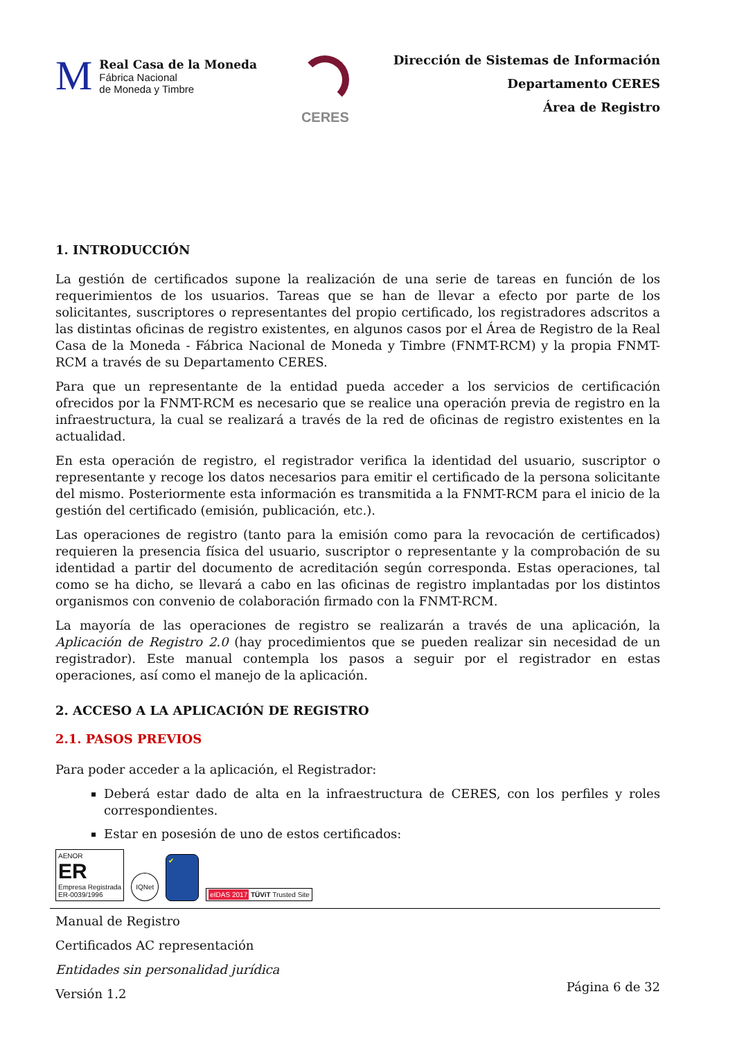M
Real Casa de la Moneda
Fábrica Nacional
de Moneda y Timbre
CERES
Dirección de Sistemas de Información
Departamento CERES
Área de Registro
1. INTRODUCCIÓN
La gestión de certificados supone la realización de una serie de tareas en función de los requerimientos de los usuarios. Tareas que se han de llevar a efecto por parte de los solicitantes, suscriptores o representantes del propio certificado, los registradores adscritos a las distintas oficinas de registro existentes, en algunos casos por el Área de Registro de la Real Casa de la Moneda - Fábrica Nacional de Moneda y Timbre (FNMT-RCM) y la propia FNMT-RCM a través de su Departamento CERES.
Para que un representante de la entidad pueda acceder a los servicios de certificación ofrecidos por la FNMT-RCM es necesario que se realice una operación previa de registro en la infraestructura, la cual se realizará a través de la red de oficinas de registro existentes en la actualidad.
En esta operación de registro, el registrador verifica la identidad del usuario, suscriptor o representante y recoge los datos necesarios para emitir el certificado de la persona solicitante del mismo. Posteriormente esta información es transmitida a la FNMT-RCM para el inicio de la gestión del certificado (emisión, publicación, etc.).
Las operaciones de registro (tanto para la emisión como para la revocación de certificados) requieren la presencia física del usuario, suscriptor o representante y la comprobación de su identidad a partir del documento de acreditación según corresponda. Estas operaciones, tal como se ha dicho, se llevará a cabo en las oficinas de registro implantadas por los distintos organismos con convenio de colaboración firmado con la FNMT-RCM.
La mayoría de las operaciones de registro se realizarán a través de una aplicación, la Aplicación de Registro 2.0 (hay procedimientos que se pueden realizar sin necesidad de un registrador). Este manual contempla los pasos a seguir por el registrador en estas operaciones, así como el manejo de la aplicación.
2. ACCESO A LA APLICACIÓN DE REGISTRO
2.1. PASOS PREVIOS
Para poder acceder a la aplicación, el Registrador:
Deberá estar dado de alta en la infraestructura de CERES, con los perfiles y roles correspondientes.
Estar en posesión de uno de estos certificados:
AENOR
ER
Empresa Registrada
ER-0039/1996
IQNet
✔
eIDAS 2017 TÜViT Trusted Site
Manual de Registro
Certificados AC representación
Entidades sin personalidad jurídica
Versión 1.2
Página 6 de 32